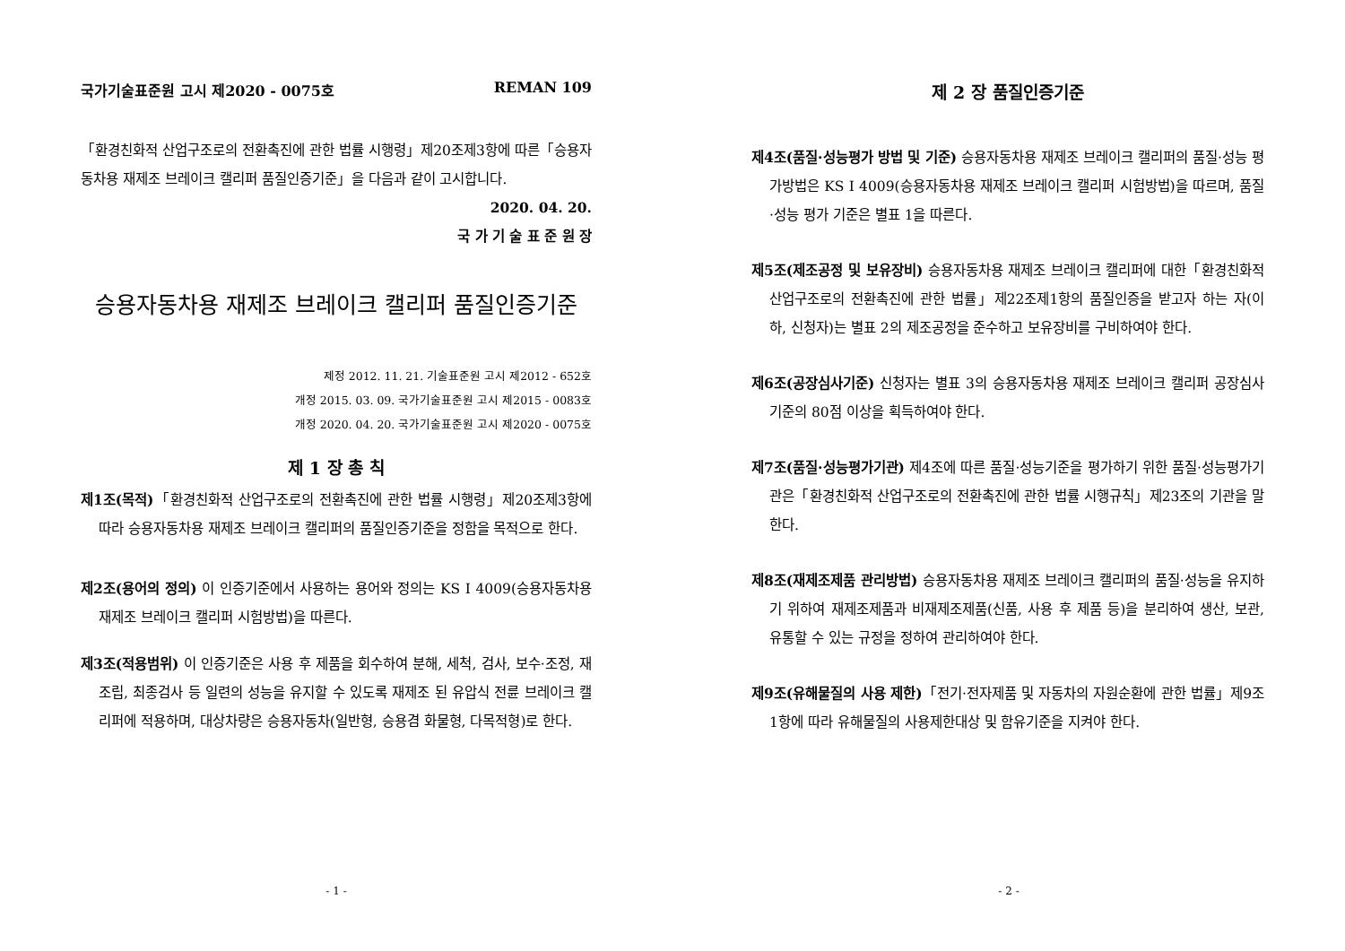국가기술표준원 고시 제2020 - 0075호 REMAN 109
「환경친화적 산업구조로의 전환촉진에 관한 법률 시행령」제20조제3항에 따른「승용자동차용 재제조 브레이크 캘리퍼 품질인증기준」을 다음과 같이 고시합니다.
2020. 04. 20.
국 가 기 술 표 준 원 장
승용자동차용 재제조 브레이크 캘리퍼 품질인증기준
제정 2012. 11. 21. 기술표준원 고시 제2012 - 652호
개정 2015. 03. 09. 국가기술표준원 고시 제2015 - 0083호
개정 2020. 04. 20. 국가기술표준원 고시 제2020 - 0075호
제 1 장 총 칙
제1조(목적)「환경친화적 산업구조로의 전환촉진에 관한 법률 시행령」제20조제3항에 따라 승용자동차용 재제조 브레이크 캘리퍼의 품질인증기준을 정함을 목적으로 한다.
제2조(용어의 정의) 이 인증기준에서 사용하는 용어와 정의는 KS I 4009(승용자동차용 재제조 브레이크 캘리퍼 시험방법)을 따른다.
제3조(적용범위) 이 인증기준은 사용 후 제품을 회수하여 분해, 세척, 검사, 보수·조정, 재조립, 최종검사 등 일련의 성능을 유지할 수 있도록 재제조 된 유압식 전륜 브레이크 캘리퍼에 적용하며, 대상차량은 승용자동차(일반형, 승용겸 화물형, 다목적형)로 한다.
- 1 -
제 2 장 품질인증기준
제4조(품질·성능평가 방법 및 기준) 승용자동차용 재제조 브레이크 캘리퍼의 품질·성능 평가방법은 KS I 4009(승용자동차용 재제조 브레이크 캘리퍼 시험방법)을 따르며, 품질·성능 평가 기준은 별표 1을 따른다.
제5조(제조공정 및 보유장비) 승용자동차용 재제조 브레이크 캘리퍼에 대한「환경친화적 산업구조로의 전환촉진에 관한 법률」제22조제1항의 품질인증을 받고자 하는 자(이하, 신청자)는 별표 2의 제조공정을 준수하고 보유장비를 구비하여야 한다.
제6조(공장심사기준) 신청자는 별표 3의 승용자동차용 재제조 브레이크 캘리퍼 공장심사기준의 80점 이상을 획득하여야 한다.
제7조(품질·성능평가기관) 제4조에 따른 품질·성능기준을 평가하기 위한 품질·성능평가기관은「환경친화적 산업구조로의 전환촉진에 관한 법률 시행규칙」제23조의 기관을 말한다.
제8조(재제조제품 관리방법) 승용자동차용 재제조 브레이크 캘리퍼의 품질·성능을 유지하기 위하여 재제조제품과 비재제조제품(신품, 사용 후 제품 등)을 분리하여 생산, 보관, 유통할 수 있는 규정을 정하여 관리하여야 한다.
제9조(유해물질의 사용 제한)「전기·전자제품 및 자동차의 자원순환에 관한 법률」제9조1항에 따라 유해물질의 사용제한대상 및 함유기준을 지켜야 한다.
- 2 -